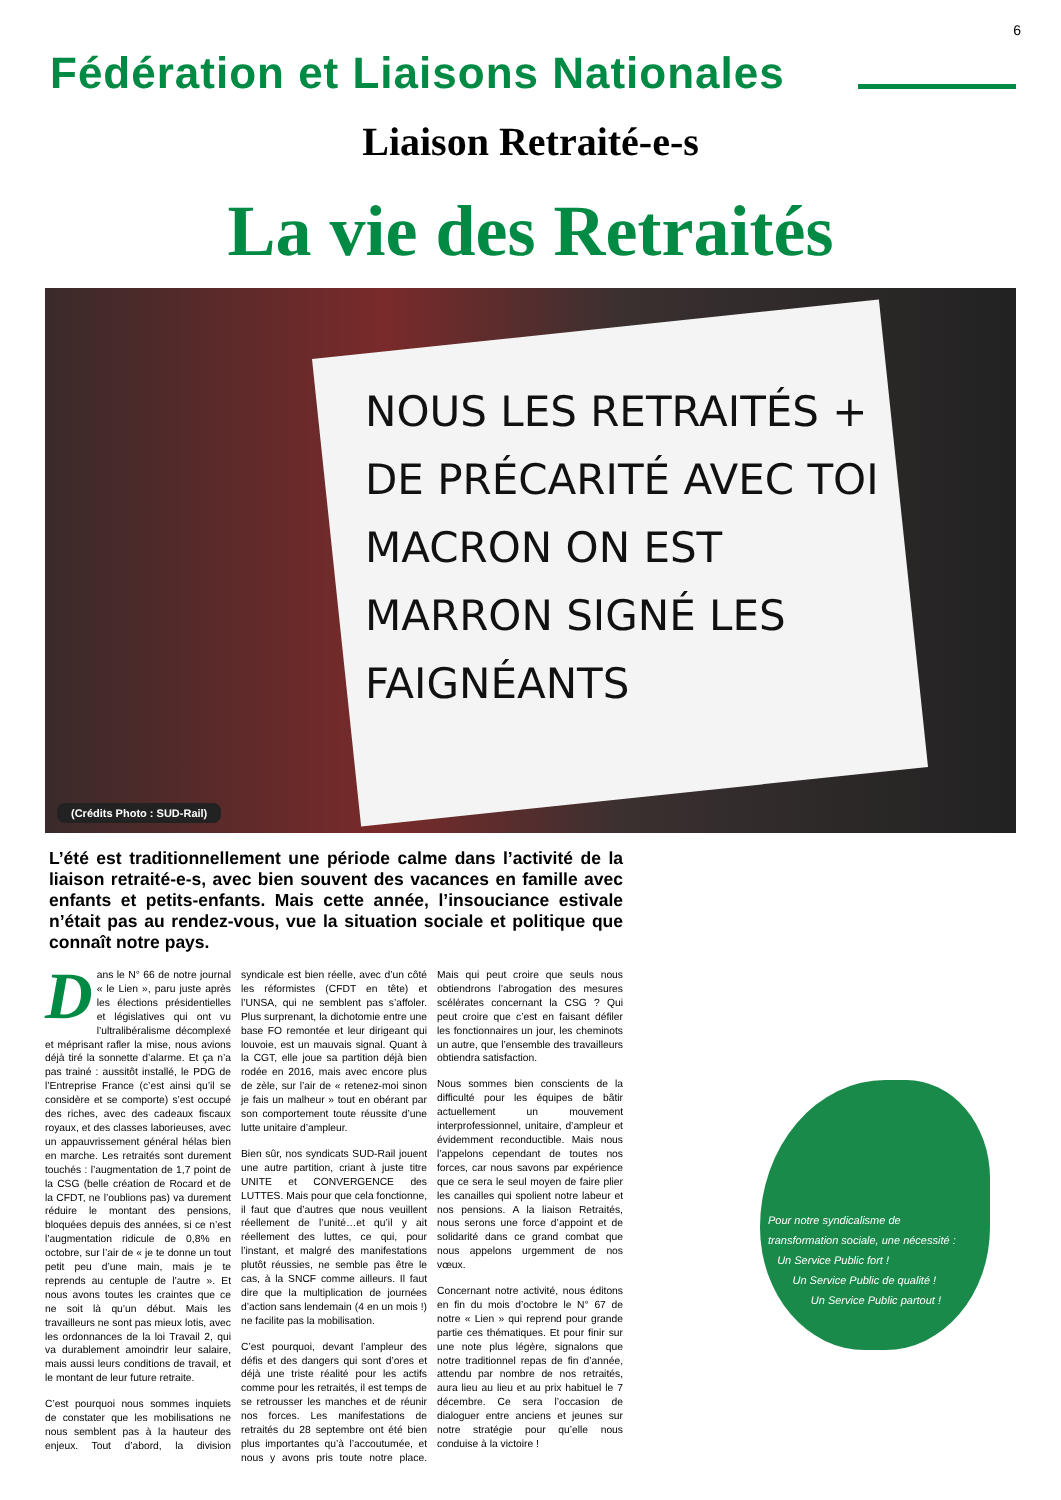6
Fédération et Liaisons Nationales
Liaison Retraité-e-s
La vie des Retraités
NOUS LES RETRAITÉS + DE PRÉCARITÉ AVEC TOI MACRON ON EST MARRON SIGNÉ LES FAIGNÉANTS
(Crédits Photo : SUD-Rail)
L’été est traditionnellement une période calme dans l’activité de la liaison retraité-e-s, avec bien souvent des vacances en famille avec enfants et petits-enfants. Mais cette année, l’insouciance estivale n’était pas au rendez-vous, vue la situation sociale et politique que connaît notre pays.
Dans le N° 66 de notre journal « le Lien », paru juste après les élections présidentielles et législatives qui ont vu l’ultralibéralisme décomplexé et méprisant rafler la mise, nous avions déjà tiré la sonnette d’alarme. Et ça n’a pas trainé : aussitôt installé, le PDG de l’Entreprise France (c’est ainsi qu’il se considère et se comporte) s’est occupé des riches, avec des cadeaux fiscaux royaux, et des classes laborieuses, avec un appauvrissement général hélas bien en marche. Les retraités sont durement touchés : l’augmentation de 1,7 point de la CSG (belle création de Rocard et de la CFDT, ne l’oublions pas) va durement réduire le montant des pensions, bloquées depuis des années, si ce n’est l’augmentation ridicule de 0,8% en octobre, sur l’air de « je te donne un tout petit peu d’une main, mais je te reprends au centuple de l’autre ». Et nous avons toutes les craintes que ce ne soit là qu’un début. Mais les travailleurs ne sont pas mieux lotis, avec les ordonnances de la loi Travail 2, qui va durablement amoindrir leur salaire, mais aussi leurs conditions de travail, et le montant de leur future retraite.
C’est pourquoi nous sommes inquiets de constater que les mobilisations ne nous semblent pas à la hauteur des enjeux. Tout d’abord, la division syndicale est bien réelle, avec d’un côté les réformistes (CFDT en tête) et l’UNSA, qui ne semblent pas s’affoler. Plus surprenant, la dichotomie entre une base FO remontée et leur dirigeant qui louvoie, est un mauvais signal. Quant à la CGT, elle joue sa partition déjà bien rodée en 2016, mais avec encore plus de zèle, sur l’air de « retenez-moi sinon je fais un malheur » tout en obérant par son comportement toute réussite d’une lutte unitaire d’ampleur.
Bien sûr, nos syndicats SUD-Rail jouent une autre partition, criant à juste titre UNITE et CONVERGENCE des LUTTES. Mais pour que cela fonctionne, il faut que d’autres que nous veuillent réellement de l’unité…et qu’il y ait réellement des luttes, ce qui, pour l’instant, et malgré des manifestations plutôt réussies, ne semble pas être le cas, à la SNCF comme ailleurs. Il faut dire que la multiplication de journées d’action sans lendemain (4 en un mois !) ne facilite pas la mobilisation.
C’est pourquoi, devant l’ampleur des défis et des dangers qui sont d’ores et déjà une triste réalité pour les actifs comme pour les retraités, il est temps de se retrousser les manches et de réunir nos forces. Les manifestations de retraités du 28 septembre ont été bien plus importantes qu’à l’accoutumée, et nous y avons pris toute notre place. Mais qui peut croire que seuls nous obtiendrons l’abrogation des mesures scélérates concernant la CSG ? Qui peut croire que c’est en faisant défiler les fonctionnaires un jour, les cheminots un autre, que l’ensemble des travailleurs obtiendra satisfaction.
Nous sommes bien conscients de la difficulté pour les équipes de bâtir actuellement un mouvement interprofessionnel, unitaire, d’ampleur et évidemment reconductible. Mais nous l’appelons cependant de toutes nos forces, car nous savons par expérience que ce sera le seul moyen de faire plier les canailles qui spolient notre labeur et nos pensions. A la liaison Retraités, nous serons une force d’appoint et de solidarité dans ce grand combat que nous appelons urgemment de nos vœux.
Concernant notre activité, nous éditons en fin du mois d’octobre le N° 67 de notre « Lien » qui reprend pour grande partie ces thématiques. Et pour finir sur une note plus légère, signalons que notre traditionnel repas de fin d’année, attendu par nombre de nos retraités, aura lieu au lieu et au prix habituel le 7 décembre. Ce sera l’occasion de dialoguer entre anciens et jeunes sur notre stratégie pour qu’elle nous conduise à la victoire !
Pour notre syndicalisme de
transformation sociale, une nécessité :
Un Service Public fort !
Un Service Public de qualité !
Un Service Public partout !